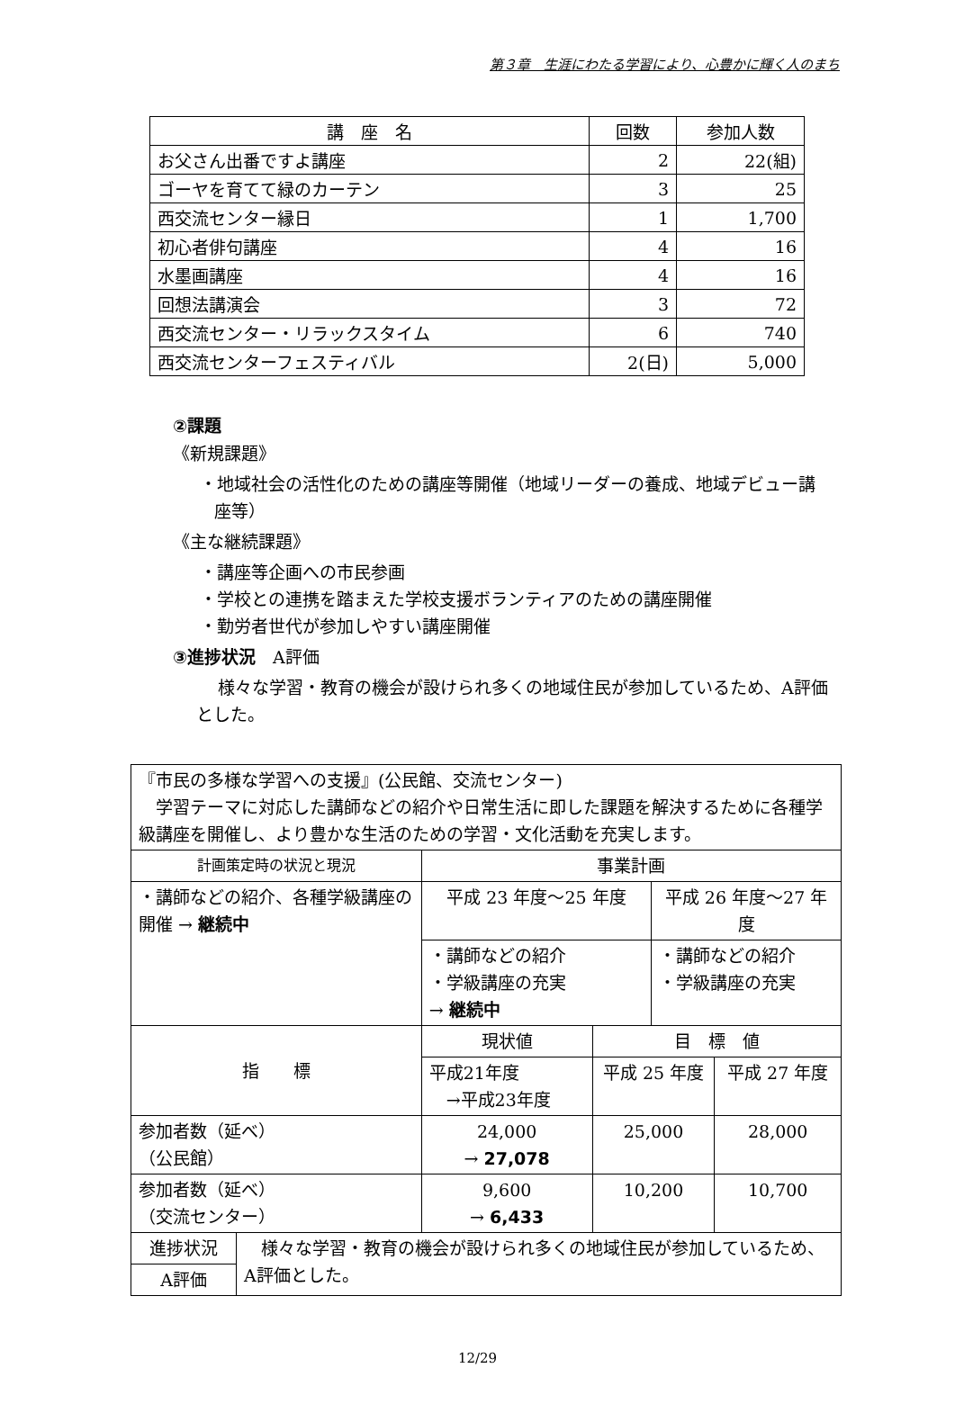第３章　生涯にわたる学習により、心豊かに輝く人のまち
| 講 座 名 | 回数 | 参加人数 |
| --- | --- | --- |
| お父さん出番ですよ講座 | 2 | 22(組) |
| ゴーヤを育てて緑のカーテン | 3 | 25 |
| 西交流センター縁日 | 1 | 1,700 |
| 初心者俳句講座 | 4 | 16 |
| 水墨画講座 | 4 | 16 |
| 回想法講演会 | 3 | 72 |
| 西交流センター・リラックスタイム | 6 | 740 |
| 西交流センターフェスティバル | 2(日) | 5,000 |
②課題
《新規課題》
・地域社会の活性化のための講座等開催（地域リーダーの養成、地域デビュー講座等）
《主な継続課題》
・講座等企画への市民参画
・学校との連携を踏まえた学校支援ボランティアのための講座開催
・勤労者世代が参加しやすい講座開催
③進捗状況　A評価
様々な学習・教育の機会が設けられ多くの地域住民が参加しているため、A評価とした。
| 『市民の多様な学習への支援』(公民館、交流センター) 学習テーマに対応した講師などの紹介や日常生活に即した課題を解決するために各種学級講座を開催し、より豊かな生活のための学習・文化活動を充実します。 | | | | | |
| 計画策定時の状況と現況 | | 事業計画 | | | |
| ・講師などの紹介、各種学級講座の開催 → 継続中 | | 平成 23 年度～25 年度 | | 平成 26 年度～27 年度 | |
| | | ・講師などの紹介 ・学級講座の充実 → 継続中 | | ・講師などの紹介 ・学級講座の充実 | |
| 指 標 | | 現状値 | 目 標 値 | | |
| | | 平成21年度 →平成23年度 | 平成 25 年度 | | 平成 27 年度 |
| 参加者数（延べ） （公民館） | | 24,000 → 27,078 | 25,000 | | 28,000 |
| 参加者数（延べ） （交流センター） | | 9,600 → 6,433 | 10,200 | | 10,700 |
| 進捗状況 | 様々な学習・教育の機会が設けられ多くの地域住民が参加しているため、A評価とした。 | | | | |
| A評価 | | | | | |
12/29